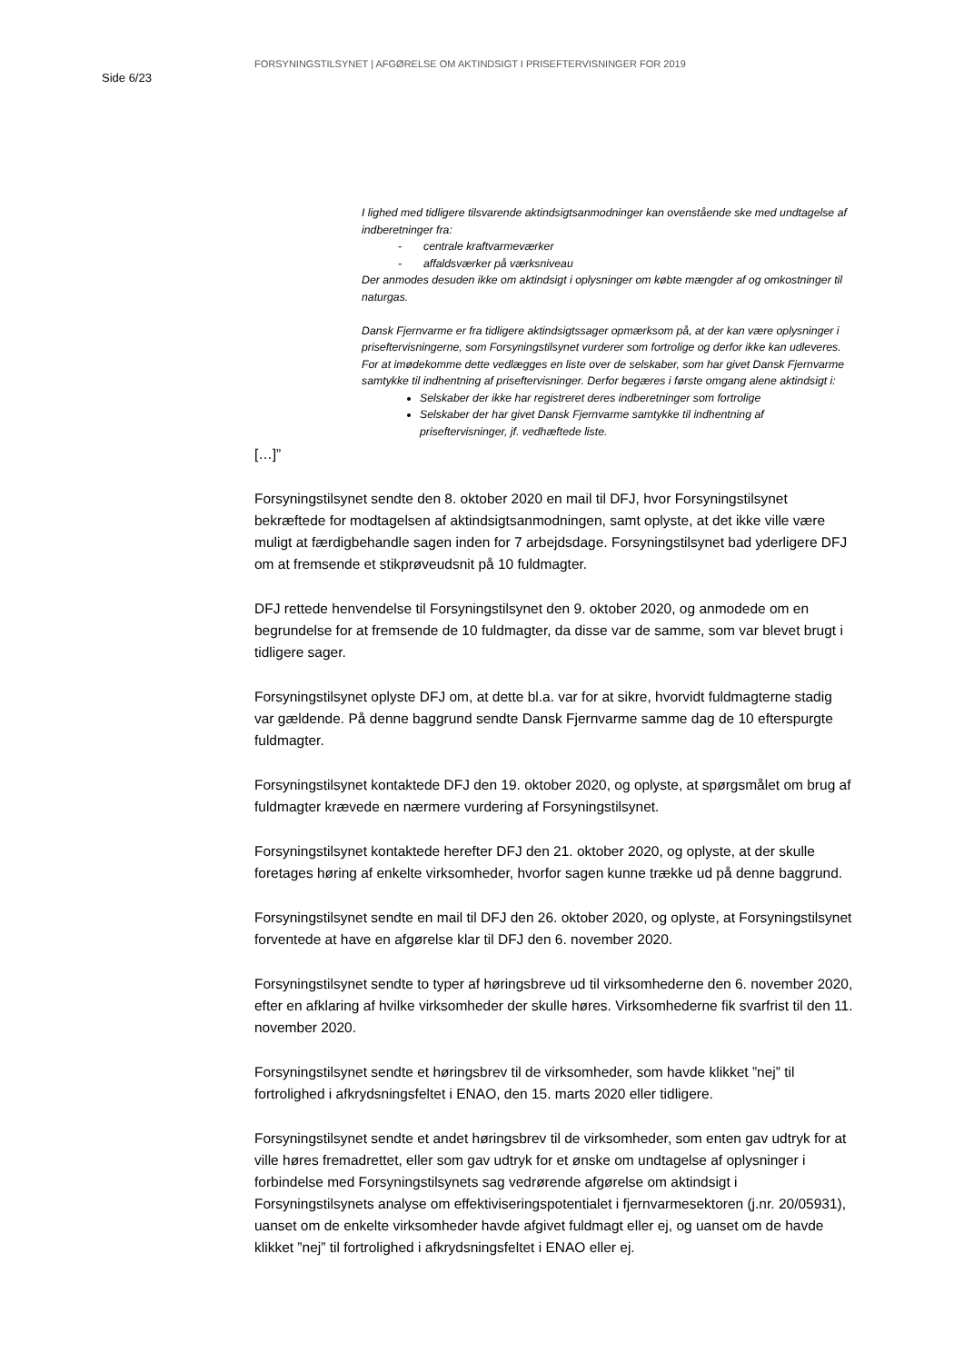Side 6/23
FORSYNINGSTILSYNET | AFGØRELSE OM AKTINDSIGT I PRISEFTERVISNINGER FOR 2019
I lighed med tidligere tilsvarende aktindsigtsanmodninger kan ovenstående ske med undtagelse af indberetninger fra:
- centrale kraftvarmeværker
- affaldsværker på værksniveau
Der anmodes desuden ikke om aktindsigt i oplysninger om købte mængder af og omkostninger til naturgas.
Dansk Fjernvarme er fra tidligere aktindsigtssager opmærksom på, at der kan være oplysninger i priseftervisningerne, som Forsyningstilsynet vurderer som fortrolige og derfor ikke kan udleveres. For at imødekomme dette vedlægges en liste over de selskaber, som har givet Dansk Fjernvarme samtykke til indhentning af priseftervisninger. Derfor begæres i første omgang alene aktindsigt i:
Selskaber der ikke har registreret deres indberetninger som fortrolige
Selskaber der har givet Dansk Fjernvarme samtykke til indhentning af priseftervisninger, jf. vedhæftede liste.
[…]”
Forsyningstilsynet sendte den 8. oktober 2020 en mail til DFJ, hvor Forsyningstilsynet bekræftede for modtagelsen af aktindsigtsanmodningen, samt oplyste, at det ikke ville være muligt at færdigbehandle sagen inden for 7 arbejdsdage. Forsyningstilsynet bad yderligere DFJ om at fremsende et stikprøveudsnit på 10 fuldmagter.
DFJ rettede henvendelse til Forsyningstilsynet den 9. oktober 2020, og anmodede om en begrundelse for at fremsende de 10 fuldmagter, da disse var de samme, som var blevet brugt i tidligere sager.
Forsyningstilsynet oplyste DFJ om, at dette bl.a. var for at sikre, hvorvidt fuldmagterne stadig var gældende. På denne baggrund sendte Dansk Fjernvarme samme dag de 10 efterspurgte fuldmagter.
Forsyningstilsynet kontaktede DFJ den 19. oktober 2020, og oplyste, at spørgsmålet om brug af fuldmagter krævede en nærmere vurdering af Forsyningstilsynet.
Forsyningstilsynet kontaktede herefter DFJ den 21. oktober 2020, og oplyste, at der skulle foretages høring af enkelte virksomheder, hvorfor sagen kunne trække ud på denne baggrund.
Forsyningstilsynet sendte en mail til DFJ den 26. oktober 2020, og oplyste, at Forsyningstilsynet forventede at have en afgørelse klar til DFJ den 6. november 2020.
Forsyningstilsynet sendte to typer af høringsbreve ud til virksomhederne den 6. november 2020, efter en afklaring af hvilke virksomheder der skulle høres. Virksomhederne fik svarfrist til den 11. november 2020.
Forsyningstilsynet sendte et høringsbrev til de virksomheder, som havde klikket ”nej” til fortrolighed i afkrydsningsfeltet i ENAO, den 15. marts 2020 eller tidligere.
Forsyningstilsynet sendte et andet høringsbrev til de virksomheder, som enten gav udtryk for at ville høres fremadrettet, eller som gav udtryk for et ønske om undtagelse af oplysninger i forbindelse med Forsyningstilsynets sag vedrørende afgørelse om aktindsigt i Forsyningstilsynets analyse om effektiviseringspotentialet i fjernvarmesektoren (j.nr. 20/05931), uanset om de enkelte virksomheder havde afgivet fuldmagt eller ej, og uanset om de havde klikket ”nej” til fortrolighed i afkrydsningsfeltet i ENAO eller ej.